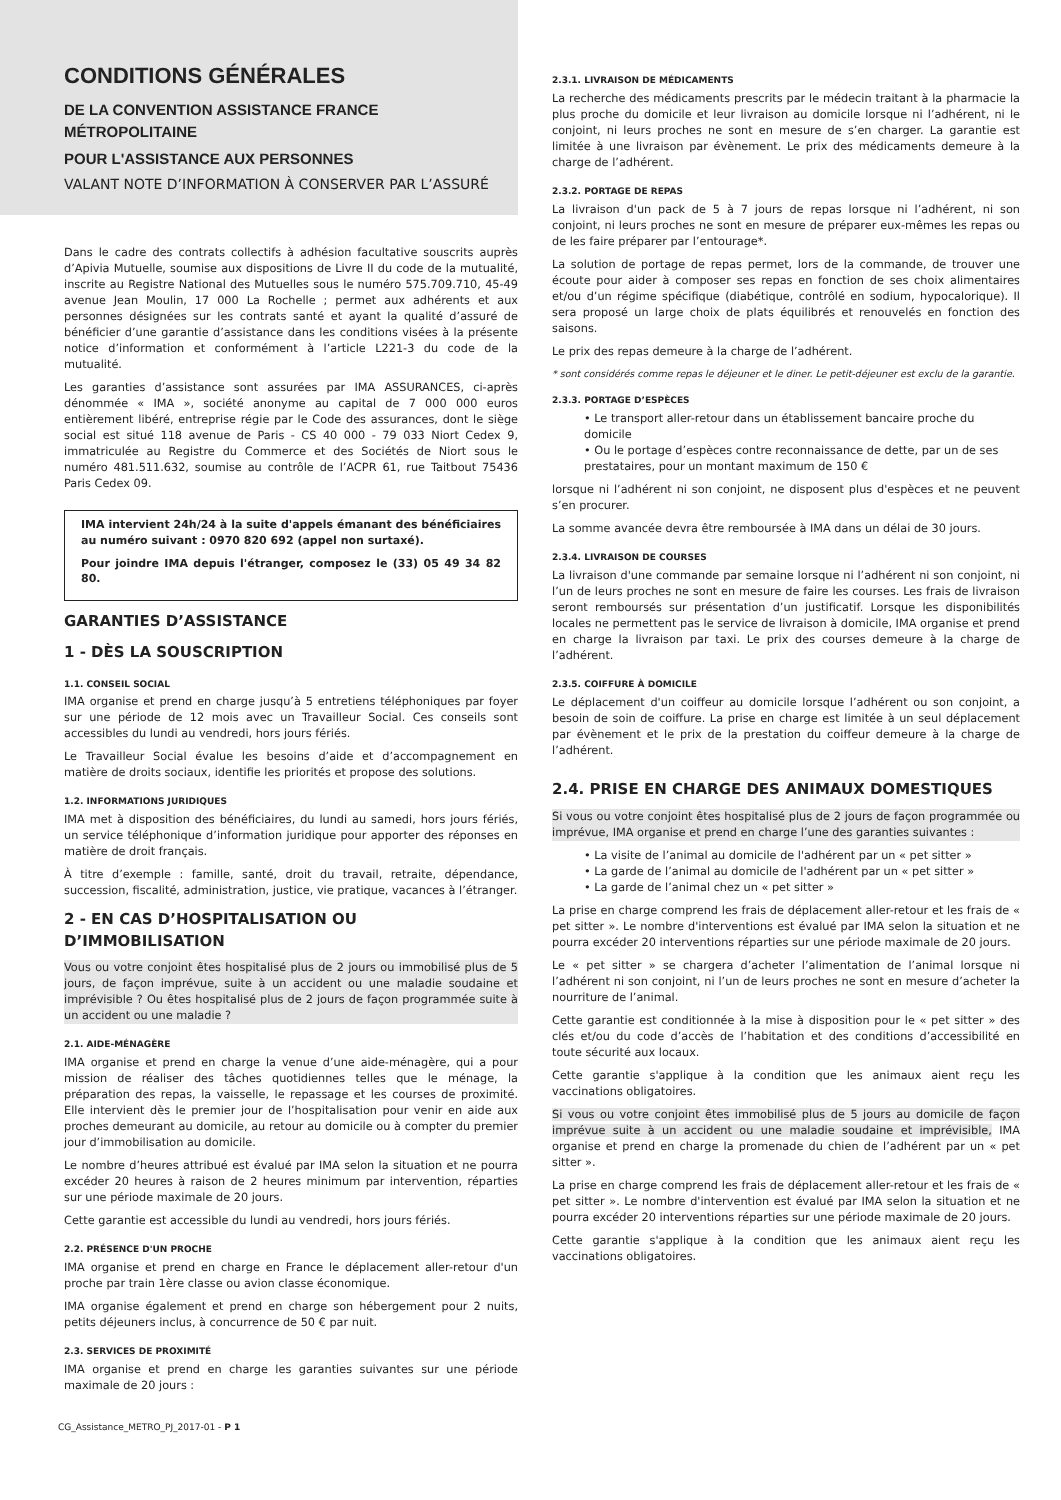CONDITIONS GÉNÉRALES
DE LA CONVENTION ASSISTANCE FRANCE MÉTROPOLITAINE
POUR L'ASSISTANCE AUX PERSONNES
VALANT NOTE D’INFORMATION À CONSERVER PAR L’ASSURÉ
Dans le cadre des contrats collectifs à adhésion facultative souscrits auprès d’Apivia Mutuelle, soumise aux dispositions de Livre II du code de la mutualité, inscrite au Registre National des Mutuelles sous le numéro 575.709.710, 45-49 avenue Jean Moulin, 17 000 La Rochelle ; permet aux adhérents et aux personnes désignées sur les contrats santé et ayant la qualité d’assuré de bénéficier d’une garantie d’assistance dans les conditions visées à la présente notice d’information et conformément à l’article L221-3 du code de la mutualité.
Les garanties d’assistance sont assurées par IMA ASSURANCES, ci-après dénommée « IMA », société anonyme au capital de 7 000 000 euros entièrement libéré, entreprise régie par le Code des assurances, dont le siège social est situé 118 avenue de Paris - CS 40 000 - 79 033 Niort Cedex 9, immatriculée au Registre du Commerce et des Sociétés de Niort sous le numéro 481.511.632, soumise au contrôle de l’ACPR 61, rue Taitbout 75436 Paris Cedex 09.
IMA intervient 24h/24 à la suite d'appels émanant des bénéficiaires au numéro suivant : 0970 820 692 (appel non surtaxé).
Pour joindre IMA depuis l'étranger, composez le (33) 05 49 34 82 80.
GARANTIES D’ASSISTANCE
1 - DÈS LA SOUSCRIPTION
1.1. CONSEIL SOCIAL
IMA organise et prend en charge jusqu’à 5 entretiens téléphoniques par foyer sur une période de 12 mois avec un Travailleur Social. Ces conseils sont accessibles du lundi au vendredi, hors jours fériés.
Le Travailleur Social évalue les besoins d’aide et d’accompagnement en matière de droits sociaux, identifie les priorités et propose des solutions.
1.2. INFORMATIONS JURIDIQUES
IMA met à disposition des bénéficiaires, du lundi au samedi, hors jours fériés, un service téléphonique d’information juridique pour apporter des réponses en matière de droit français.
À titre d’exemple : famille, santé, droit du travail, retraite, dépendance, succession, fiscalité, administration, justice, vie pratique, vacances à l’étranger.
2 - EN CAS D’HOSPITALISATION OU D’IMMOBILISATION
Vous ou votre conjoint êtes hospitalisé plus de 2 jours ou immobilisé plus de 5 jours, de façon imprévue, suite à un accident ou une maladie soudaine et imprévisible ? Ou êtes hospitalisé plus de 2 jours de façon programmée suite à un accident ou une maladie ?
2.1. AIDE-MÉNAGÈRE
IMA organise et prend en charge la venue d’une aide-ménagère, qui a pour mission de réaliser des tâches quotidiennes telles que le ménage, la préparation des repas, la vaisselle, le repassage et les courses de proximité. Elle intervient dès le premier jour de l’hospitalisation pour venir en aide aux proches demeurant au domicile, au retour au domicile ou à compter du premier jour d’immobilisation au domicile.
Le nombre d’heures attribué est évalué par IMA selon la situation et ne pourra excéder 20 heures à raison de 2 heures minimum par intervention, réparties sur une période maximale de 20 jours.
Cette garantie est accessible du lundi au vendredi, hors jours fériés.
2.2. PRÉSENCE D'UN PROCHE
IMA organise et prend en charge en France le déplacement aller-retour d'un proche par train 1ère classe ou avion classe économique.
IMA organise également et prend en charge son hébergement pour 2 nuits, petits déjeuners inclus, à concurrence de 50 € par nuit.
2.3. SERVICES DE PROXIMITÉ
IMA organise et prend en charge les garanties suivantes sur une période maximale de 20 jours :
CG_Assistance_METRO_PJ_2017-01 - P 1
2.3.1. LIVRAISON DE MÉDICAMENTS
La recherche des médicaments prescrits par le médecin traitant à la pharmacie la plus proche du domicile et leur livraison au domicile lorsque ni l’adhérent, ni le conjoint, ni leurs proches ne sont en mesure de s’en charger. La garantie est limitée à une livraison par évènement. Le prix des médicaments demeure à la charge de l’adhérent.
2.3.2. PORTAGE DE REPAS
La livraison d'un pack de 5 à 7 jours de repas lorsque ni l’adhérent, ni son conjoint, ni leurs proches ne sont en mesure de préparer eux-mêmes les repas ou de les faire préparer par l’entourage*.
La solution de portage de repas permet, lors de la commande, de trouver une écoute pour aider à composer ses repas en fonction de ses choix alimentaires et/ou d’un régime spécifique (diabétique, contrôlé en sodium, hypocalorique). Il sera proposé un large choix de plats équilibrés et renouvelés en fonction des saisons.
Le prix des repas demeure à la charge de l’adhérent.
* sont considérés comme repas le déjeuner et le diner. Le petit-déjeuner est exclu de la garantie.
2.3.3. PORTAGE D’ESPÈCES
• Le transport aller-retour dans un établissement bancaire proche du domicile
• Ou le portage d’espèces contre reconnaissance de dette, par un de ses prestataires, pour un montant maximum de 150 €
lorsque ni l’adhérent ni son conjoint, ne disposent plus d'espèces et ne peuvent s’en procurer.
La somme avancée devra être remboursée à IMA dans un délai de 30 jours.
2.3.4. LIVRAISON DE COURSES
La livraison d'une commande par semaine lorsque ni l’adhérent ni son conjoint, ni l’un de leurs proches ne sont en mesure de faire les courses. Les frais de livraison seront remboursés sur présentation d’un justificatif. Lorsque les disponibilités locales ne permettent pas le service de livraison à domicile, IMA organise et prend en charge la livraison par taxi. Le prix des courses demeure à la charge de l’adhérent.
2.3.5. COIFFURE À DOMICILE
Le déplacement d'un coiffeur au domicile lorsque l’adhérent ou son conjoint, a besoin de soin de coiffure. La prise en charge est limitée à un seul déplacement par évènement et le prix de la prestation du coiffeur demeure à la charge de l’adhérent.
2.4. PRISE EN CHARGE DES ANIMAUX DOMESTIQUES
Si vous ou votre conjoint êtes hospitalisé plus de 2 jours de façon programmée ou imprévue, IMA organise et prend en charge l’une des garanties suivantes :
• La visite de l’animal au domicile de l'adhérent par un « pet sitter »
• La garde de l’animal au domicile de l'adhérent par un « pet sitter »
• La garde de l’animal chez un « pet sitter »
La prise en charge comprend les frais de déplacement aller-retour et les frais de « pet sitter ». Le nombre d'interventions est évalué par IMA selon la situation et ne pourra excéder 20 interventions réparties sur une période maximale de 20 jours.
Le « pet sitter » se chargera d’acheter l’alimentation de l’animal lorsque ni l’adhérent ni son conjoint, ni l’un de leurs proches ne sont en mesure d’acheter la nourriture de l’animal.
Cette garantie est conditionnée à la mise à disposition pour le « pet sitter » des clés et/ou du code d’accès de l’habitation et des conditions d’accessibilité en toute sécurité aux locaux.
Cette garantie s'applique à la condition que les animaux aient reçu les vaccinations obligatoires.
Si vous ou votre conjoint êtes immobilisé plus de 5 jours au domicile de façon imprévue suite à un accident ou une maladie soudaine et imprévisible, IMA organise et prend en charge la promenade du chien de l’adhérent par un « pet sitter ».
La prise en charge comprend les frais de déplacement aller-retour et les frais de « pet sitter ». Le nombre d'intervention est évalué par IMA selon la situation et ne pourra excéder 20 interventions réparties sur une période maximale de 20 jours.
Cette garantie s'applique à la condition que les animaux aient reçu les vaccinations obligatoires.